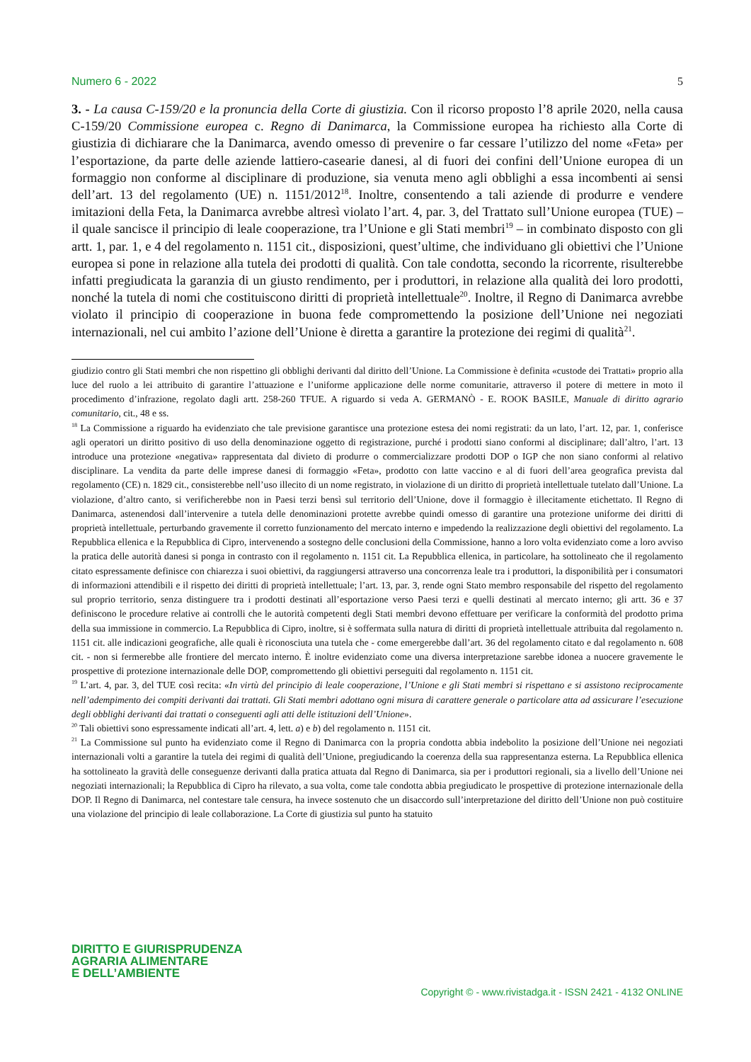Numero 6 - 2022 5
3. - La causa C-159/20 e la pronuncia della Corte di giustizia. Con il ricorso proposto l’8 aprile 2020, nella causa C-159/20 Commissione europea c. Regno di Danimarca, la Commissione europea ha richiesto alla Corte di giustizia di dichiarare che la Danimarca, avendo omesso di prevenire o far cessare l’utilizzo del nome «Feta» per l’esportazione, da parte delle aziende lattiero-casearie danesi, al di fuori dei confini dell’Unione europea di un formaggio non conforme al disciplinare di produzione, sia venuta meno agli obblighi a essa incombenti ai sensi dell’art. 13 del regolamento (UE) n. 1151/2012<sup>18</sup>. Inoltre, consentendo a tali aziende di produrre e vendere imitazioni della Feta, la Danimarca avrebbe altresì violato l’art. 4, par. 3, del Trattato sull’Unione europea (TUE) – il quale sancisce il principio di leale cooperazione, tra l’Unione e gli Stati membri<sup>19</sup> – in combinato disposto con gli artt. 1, par. 1, e 4 del regolamento n. 1151 cit., disposizioni, quest’ultime, che individuano gli obiettivi che l’Unione europea si pone in relazione alla tutela dei prodotti di qualità. Con tale condotta, secondo la ricorrente, risulterebbe infatti pregiudicata la garanzia di un giusto rendimento, per i produttori, in relazione alla qualità dei loro prodotti, nonché la tutela di nomi che costituiscono diritti di proprietà intellettuale<sup>20</sup>. Inoltre, il Regno di Danimarca avrebbe violato il principio di cooperazione in buona fede compromettendo la posizione dell’Unione nei negoziati internazionali, nel cui ambito l’azione dell’Unione è diretta a garantire la protezione dei regimi di qualità<sup>21</sup>.
giudizio contro gli Stati membri che non rispettino gli obblighi derivanti dal diritto dell’Unione. La Commissione è definita «custode dei Trattati» proprio alla luce del ruolo a lei attribuito di garantire l’attuazione e l’uniforme applicazione delle norme comunitarie, attraverso il potere di mettere in moto il procedimento d’infrazione, regolato dagli artt. 258-260 TFUE. A riguardo si veda A. GERMANÒ - E. ROOK BASILE, Manuale di diritto agrario comunitario, cit., 48 e ss.
<sup>18</sup> La Commissione a riguardo ha evidenziato che tale previsione garantisce una protezione estesa dei nomi registrati: da un lato, l’art. 12, par. 1, conferisce agli operatori un diritto positivo di uso della denominazione oggetto di registrazione, purché i prodotti siano conformi al disciplinare; dall’altro, l’art. 13 introduce una protezione «negativa» rappresentata dal divieto di produrre o commercializzare prodotti DOP o IGP che non siano conformi al relativo disciplinare. La vendita da parte delle imprese danesi di formaggio «Feta», prodotto con latte vaccino e al di fuori dell’area geografica prevista dal regolamento (CE) n. 1829 cit., consisterebbe nell’uso illecito di un nome registrato, in violazione di un diritto di proprietà intellettuale tutelato dall’Unione. La violazione, d’altro canto, si verificherebbe non in Paesi terzi bensì sul territorio dell’Unione, dove il formaggio è illecitamente etichettato. Il Regno di Danimarca, astenendosi dall’intervenire a tutela delle denominazioni protette avrebbe quindi omesso di garantire una protezione uniforme dei diritti di proprietà intellettuale, perturbando gravemente il corretto funzionamento del mercato interno e impedendo la realizzazione degli obiettivi del regolamento. La Repubblica ellenica e la Repubblica di Cipro, intervenendo a sostegno delle conclusioni della Commissione, hanno a loro volta evidenziato come a loro avviso la pratica delle autorità danesi si ponga in contrasto con il regolamento n. 1151 cit. La Repubblica ellenica, in particolare, ha sottolineato che il regolamento citato espressamente definisce con chiarezza i suoi obiettivi, da raggiungersi attraverso una concorrenza leale tra i produttori, la disponibilità per i consumatori di informazioni attendibili e il rispetto dei diritti di proprietà intellettuale; l’art. 13, par. 3, rende ogni Stato membro responsabile del rispetto del regolamento sul proprio territorio, senza distinguere tra i prodotti destinati all’esportazione verso Paesi terzi e quelli destinati al mercato interno; gli artt. 36 e 37 definiscono le procedure relative ai controlli che le autorità competenti degli Stati membri devono effettuare per verificare la conformità del prodotto prima della sua immissione in commercio. La Repubblica di Cipro, inoltre, si è soffermata sulla natura di diritti di proprietà intellettuale attribuita dal regolamento n. 1151 cit. alle indicazioni geografiche, alle quali è riconosciuta una tutela che - come emergerebbe dall’art. 36 del regolamento citato e dal regolamento n. 608 cit. - non si fermerebbe alle frontiere del mercato interno. È inoltre evidenziato come una diversa interpretazione sarebbe idonea a nuocere gravemente le prospettive di protezione internazionale delle DOP, compromettendo gli obiettivi perseguiti dal regolamento n. 1151 cit.
<sup>19</sup> L’art. 4, par. 3, del TUE così recita: «In virtù del principio di leale cooperazione, l’Unione e gli Stati membri si rispettano e si assistono reciprocamente nell’adempimento dei compiti derivanti dai trattati. Gli Stati membri adottano ogni misura di carattere generale o particolare atta ad assicurare l’esecuzione degli obblighi derivanti dai trattati o conseguenti agli atti delle istituzioni dell’Unione».
<sup>20</sup> Tali obiettivi sono espressamente indicati all’art. 4, lett. a) e b) del regolamento n. 1151 cit.
<sup>21</sup> La Commissione sul punto ha evidenziato come il Regno di Danimarca con la propria condotta abbia indebolito la posizione dell’Unione nei negoziati internazionali volti a garantire la tutela dei regimi di qualità dell’Unione, pregiudicando la coerenza della sua rappresentanza esterna. La Repubblica ellenica ha sottolineato la gravità delle conseguenze derivanti dalla pratica attuata dal Regno di Danimarca, sia per i produttori regionali, sia a livello dell’Unione nei negoziati internazionali; la Repubblica di Cipro ha rilevato, a sua volta, come tale condotta abbia pregiudicato le prospettive di protezione internazionale della DOP. Il Regno di Danimarca, nel contestare tale censura, ha invece sostenuto che un disaccordo sull’interpretazione del diritto dell’Unione non può costituire una violazione del principio di leale collaborazione. La Corte di giustizia sul punto ha statuito
DIRITTO E GIURISPRUDENZA
AGRARIA ALIMENTARE
E DELL’AMBIENTE
Copyright © - www.rivistadga.it - ISSN 2421 - 4132 ONLINE